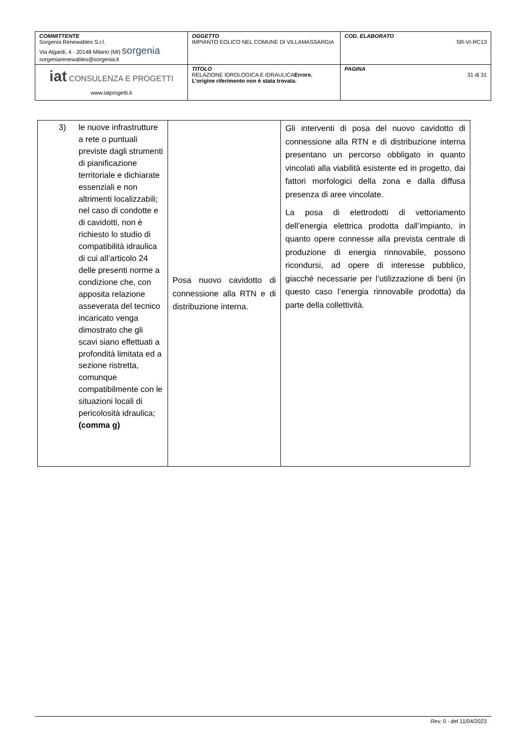| COMMITTENTE Sorgenia Renewables S.r.l. Via Algardi, 4 - 20148 Milano (MI) sorgenia sorgeniarenewables@sorgenia.it | OGGETTO IMPIANTO EOLICO NEL COMUNE DI VILLAMASSARGIA | COD. ELABORATO SR-VI-RC13 |
| iat CONSULENZA E PROGETTI www.iatprogetti.it | TITOLO RELAZIONE IDROLOGICA E IDRAULICA Errore. L'origine riferimento non è stata trovata. | PAGINA 31 di 31 |
| 3) le nuove infrastrutture a rete o puntuali previste dagli strumenti di pianificazione territoriale e dichiarate essenziali e non altrimenti localizzabili; nel caso di condotte e di cavidotti, non è richiesto lo studio di compatibilità idraulica di cui all’articolo 24 delle presenti norme a condizione che, con apposita relazione asseverata del tecnico incaricato venga dimostrato che gli scavi siano effettuati a profondità limitata ed a sezione ristretta, comunque compatibilmente con le situazioni locali di pericolosità idraulica; (comma g) | Posa nuovo cavidotto di connessione alla RTN e di distribuzione interna. | Gli interventi di posa del nuovo cavidotto di connessione alla RTN e di distribuzione interna presentano un percorso obbligato in quanto vincolati alla viabilità esistente ed in progetto, dai fattori morfologici della zona e dalla diffusa presenza di aree vincolate. La posa di elettrodotti di vettoriamento dell’energia elettrica prodotta dall’impianto, in quanto opere connesse alla prevista centrale di produzione di energia rinnovabile, possono ricondursi, ad opere di interesse pubblico, giacché necessarie per l’utilizzazione di beni (in questo caso l’energia rinnovabile prodotta) da parte della collettività. |
Rev. 0 - del 11/04/2023